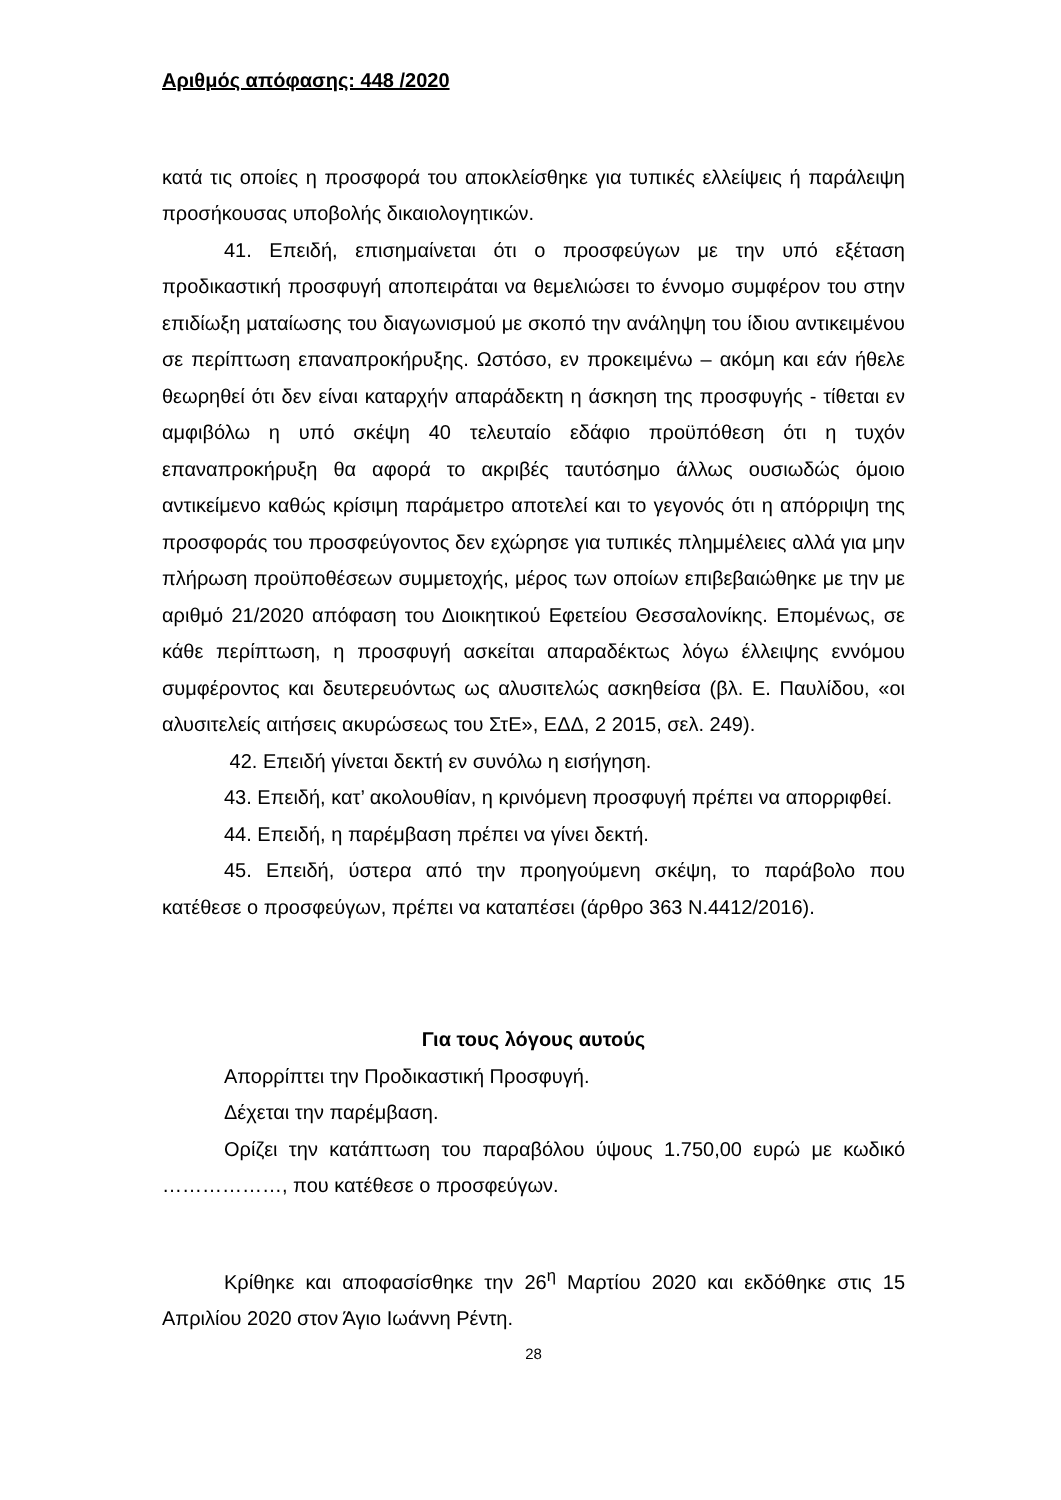Αριθμός απόφασης: 448 /2020
κατά τις οποίες η προσφορά του αποκλείσθηκε για τυπικές ελλείψεις ή παράλειψη προσήκουσας υποβολής δικαιολογητικών.
41. Επειδή, επισημαίνεται ότι ο προσφεύγων με την υπό εξέταση προδικαστική προσφυγή αποπειράται να θεμελιώσει το έννομο συμφέρον του στην επιδίωξη ματαίωσης του διαγωνισμού με σκοπό την ανάληψη του ίδιου αντικειμένου σε περίπτωση επαναπροκήρυξης. Ωστόσο, εν προκειμένω – ακόμη και εάν ήθελε θεωρηθεί ότι δεν είναι καταρχήν απαράδεκτη η άσκηση της προσφυγής - τίθεται εν αμφιβόλω η υπό σκέψη 40 τελευταίο εδάφιο προϋπόθεση ότι η τυχόν επαναπροκήρυξη θα αφορά το ακριβές ταυτόσημο άλλως ουσιωδώς όμοιο αντικείμενο καθώς κρίσιμη παράμετρο αποτελεί και το γεγονός ότι η απόρριψη της προσφοράς του προσφεύγοντος δεν εχώρησε για τυπικές πλημμέλειες αλλά για μην πλήρωση προϋποθέσεων συμμετοχής, μέρος των οποίων επιβεβαιώθηκε με την με αριθμό 21/2020 απόφαση του Διοικητικού Εφετείου Θεσσαλονίκης. Επομένως, σε κάθε περίπτωση, η προσφυγή ασκείται απαραδέκτως λόγω έλλειψης εννόμου συμφέροντος και δευτερευόντως ως αλυσιτελώς ασκηθείσα (βλ. Ε. Παυλίδου, «οι αλυσιτελείς αιτήσεις ακυρώσεως του ΣτΕ», ΕΔΔ, 2 2015, σελ. 249).
42. Επειδή γίνεται δεκτή εν συνόλω η εισήγηση.
43. Επειδή, κατ’ ακολουθίαν, η κρινόμενη προσφυγή πρέπει να απορριφθεί.
44. Επειδή, η παρέμβαση πρέπει να γίνει δεκτή.
45. Επειδή, ύστερα από την προηγούμενη σκέψη, το παράβολο που κατέθεσε ο προσφεύγων, πρέπει να καταπέσει (άρθρο 363 Ν.4412/2016).
Για τους λόγους αυτούς
Απορρίπτει την Προδικαστική Προσφυγή.
Δέχεται την παρέμβαση.
Ορίζει την κατάπτωση του παραβόλου ύψους 1.750,00 ευρώ με κωδικό ………………, που κατέθεσε ο προσφεύγων.
Κρίθηκε και αποφασίσθηκε την 26<sup>η</sup> Μαρτίου 2020 και εκδόθηκε στις 15 Απριλίου 2020 στον Άγιο Ιωάννη Ρέντη.
28